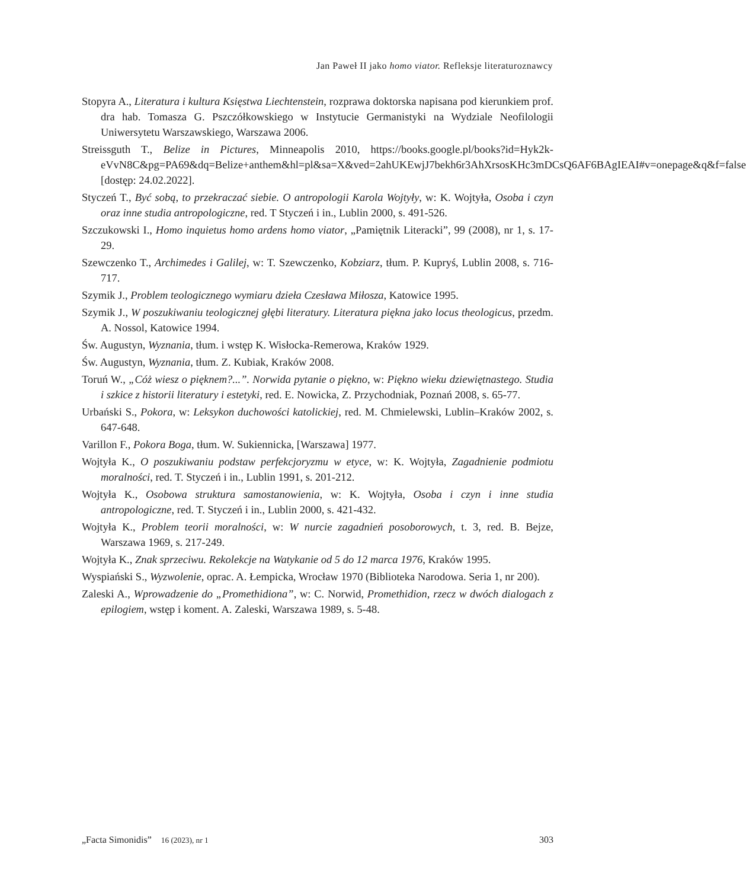Jan Paweł II jako homo viator. Refleksje literaturoznawcy
Stopyra A., Literatura i kultura Księstwa Liechtenstein, rozprawa doktorska napisana pod kierunkiem prof. dra hab. Tomasza G. Pszczółkowskiego w Instytucie Germanistyki na Wydziale Neofilologii Uniwersytetu Warszawskiego, Warszawa 2006.
Streissguth T., Belize in Pictures, Minneapolis 2010, https://books.google.pl/books?id=Hyk2k-eVvN8C&pg=PA69&dq=Belize+anthem&hl=pl&sa=X&ved=2ahUKEwjJ7bekh6r3AhXrsosKHc3mDCsQ6AF6BAgIEAI#v=onepage&q&f=false [dostęp: 24.02.2022].
Styczeń T., Być sobą, to przekraczać siebie. O antropologii Karola Wojtyły, w: K. Wojtyła, Osoba i czyn oraz inne studia antropologiczne, red. T Styczeń i in., Lublin 2000, s. 491-526.
Szczukowski I., Homo inquietus homo ardens homo viator, „Pamiętnik Literacki”, 99 (2008), nr 1, s. 17-29.
Szewczenko T., Archimedes i Galilej, w: T. Szewczenko, Kobziarz, tłum. P. Kupryś, Lublin 2008, s. 716-717.
Szymik J., Problem teologicznego wymiaru dzieła Czesława Miłosza, Katowice 1995.
Szymik J., W poszukiwaniu teologicznej głębi literatury. Literatura piękna jako locus theologicus, przedm. A. Nossol, Katowice 1994.
Św. Augustyn, Wyznania, tłum. i wstęp K. Wisłocka-Remerowa, Kraków 1929.
Św. Augustyn, Wyznania, tłum. Z. Kubiak, Kraków 2008.
Toruń W., „Cóż wiesz o pięknem?...”. Norwida pytanie o piękno, w: Piękno wieku dziewiętnastego. Studia i szkice z historii literatury i estetyki, red. E. Nowicka, Z. Przychodniak, Poznań 2008, s. 65-77.
Urbański S., Pokora, w: Leksykon duchowości katolickiej, red. M. Chmielewski, Lublin–Kraków 2002, s. 647-648.
Varillon F., Pokora Boga, tłum. W. Sukiennicka, [Warszawa] 1977.
Wojtyła K., O poszukiwaniu podstaw perfekcjoryzmu w etyce, w: K. Wojtyła, Zagadnienie podmiotu moralności, red. T. Styczeń i in., Lublin 1991, s. 201-212.
Wojtyła K., Osobowa struktura samostanowienia, w: K. Wojtyła, Osoba i czyn i inne studia antropologiczne, red. T. Styczeń i in., Lublin 2000, s. 421-432.
Wojtyła K., Problem teorii moralności, w: W nurcie zagadnień posoborowych, t. 3, red. B. Bejze, Warszawa 1969, s. 217-249.
Wojtyła K., Znak sprzeciwu. Rekolekcje na Watykanie od 5 do 12 marca 1976, Kraków 1995.
Wyspiański S., Wyzwolenie, oprac. A. Łempicka, Wrocław 1970 (Biblioteka Narodowa. Seria 1, nr 200).
Zaleski A., Wprowadzenie do „Promethidiona”, w: C. Norwid, Promethidion, rzecz w dwóch dialogach z epilogiem, wstęp i koment. A. Zaleski, Warszawa 1989, s. 5-48.
„Facta Simonidis” 16 (2023), nr 1 303